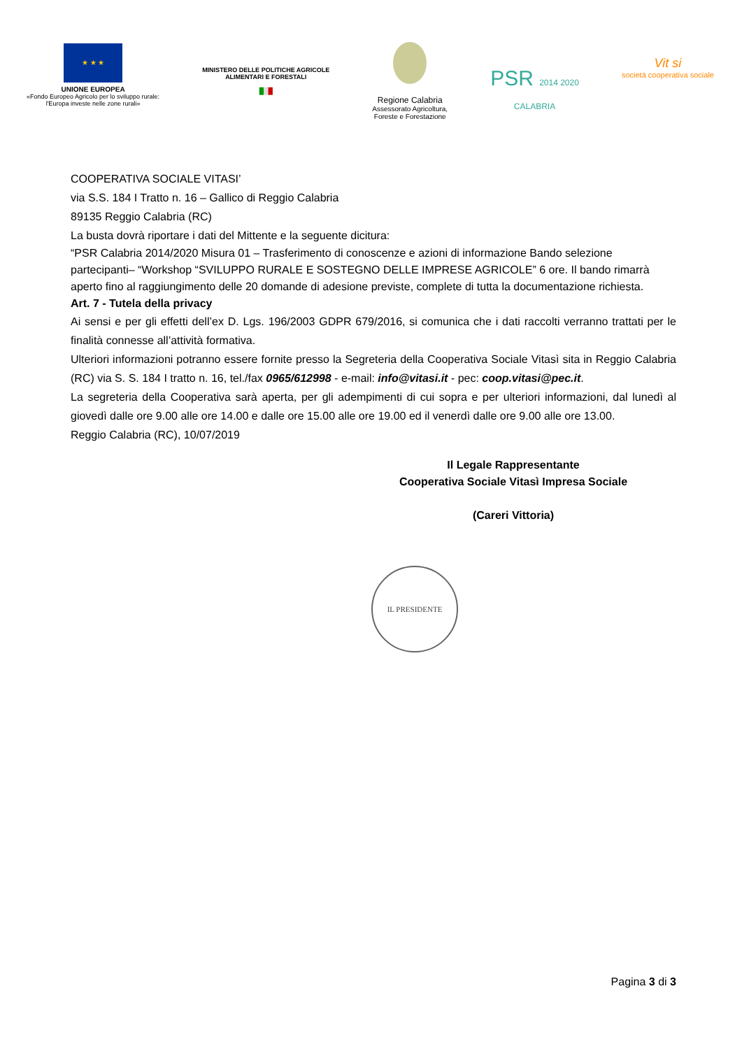★ ★ ★
UNIONE EUROPEA
«Fondo Europeo Agricolo per lo sviluppo rurale:
l'Europa investe nelle zone rurali»
MINISTERO DELLE POLITICHE AGRICOLE
ALIMENTARI E FORESTALI
███
Regione Calabria
Assessorato Agricoltura,
Foreste e Forestazione
PSR 2014 2020
CALABRIA
Vit si
società cooperativa sociale
COOPERATIVA SOCIALE VITASI’
via S.S. 184 I Tratto n. 16 – Gallico di Reggio Calabria
89135 Reggio Calabria (RC)
La busta dovrà riportare i dati del Mittente e la seguente dicitura:
“PSR Calabria 2014/2020 Misura 01 – Trasferimento di conoscenze e azioni di informazione Bando selezione partecipanti– “Workshop “SVILUPPO RURALE E SOSTEGNO DELLE IMPRESE AGRICOLE” 6 ore. Il bando rimarrà aperto fino al raggiungimento delle 20 domande di adesione previste, complete di tutta la documentazione richiesta.
Art. 7 - Tutela della privacy
Ai sensi e per gli effetti dell’ex D. Lgs. 196/2003 GDPR 679/2016, si comunica che i dati raccolti verranno trattati per le finalità connesse all’attività formativa.
Ulteriori informazioni potranno essere fornite presso la Segreteria della Cooperativa Sociale Vitasì sita in Reggio Calabria (RC) via S. S. 184 I tratto n. 16, tel./fax 0965/612998 - e-mail: info@vitasi.it - pec: coop.vitasi@pec.it.
La segreteria della Cooperativa sarà aperta, per gli adempimenti di cui sopra e per ulteriori informazioni, dal lunedì al giovedì dalle ore 9.00 alle ore 14.00 e dalle ore 15.00 alle ore 19.00 ed il venerdì dalle ore 9.00 alle ore 13.00.
Reggio Calabria (RC), 10/07/2019
Il Legale Rappresentante
Cooperativa Sociale Vitasì Impresa Sociale
(Careri Vittoria)
IL PRESIDENTE
Pagina 3 di 3